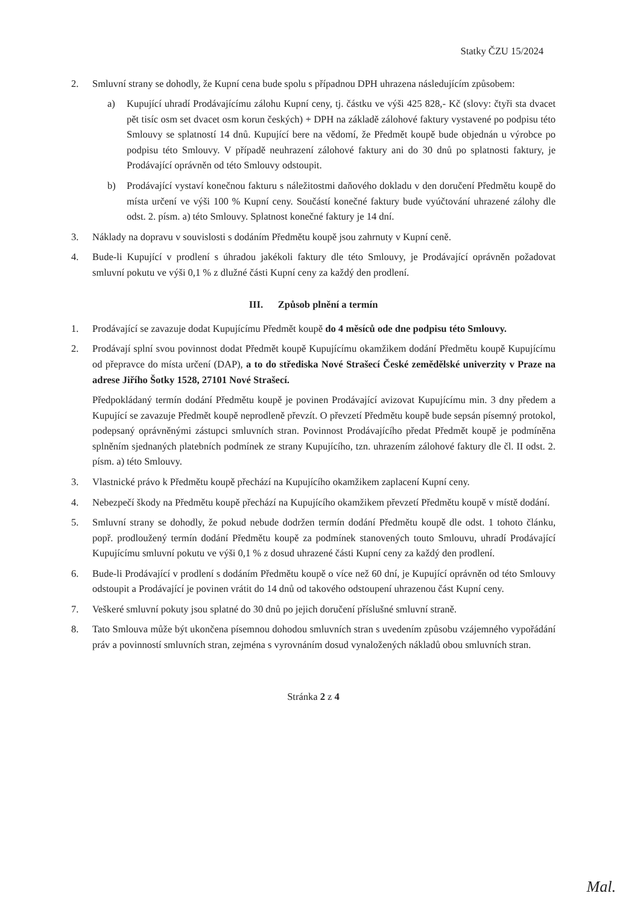Statky ČZU 15/2024
2. Smluvní strany se dohodly, že Kupní cena bude spolu s případnou DPH uhrazena následujícím způsobem:
a) Kupující uhradí Prodávajícímu zálohu Kupní ceny, tj. částku ve výši 425 828,- Kč (slovy: čtyři sta dvacet pět tisíc osm set dvacet osm korun českých) + DPH na základě zálohové faktury vystavené po podpisu této Smlouvy se splatností 14 dnů. Kupující bere na vědomí, že Předmět koupě bude objednán u výrobce po podpisu této Smlouvy. V případě neuhrazení zálohové faktury ani do 30 dnů po splatnosti faktury, je Prodávající oprávněn od této Smlouvy odstoupit.
b) Prodávající vystaví konečnou fakturu s náležitostmi daňového dokladu v den doručení Předmětu koupě do místa určení ve výši 100 % Kupní ceny. Součástí konečné faktury bude vyúčtování uhrazené zálohy dle odst. 2. písm. a) této Smlouvy. Splatnost konečné faktury je 14 dní.
3. Náklady na dopravu v souvislosti s dodáním Předmětu koupě jsou zahrnuty v Kupní ceně.
4. Bude-li Kupující v prodlení s úhradou jakékoli faktury dle této Smlouvy, je Prodávající oprávněn požadovat smluvní pokutu ve výši 0,1 % z dlužné části Kupní ceny za každý den prodlení.
III. Způsob plnění a termín
1. Prodávající se zavazuje dodat Kupujícímu Předmět koupě do 4 měsíců ode dne podpisu této Smlouvy.
2. Prodávají splní svou povinnost dodat Předmět koupě Kupujícímu okamžikem dodání Předmětu koupě Kupujícímu od přepravce do místa určení (DAP), a to do střediska Nové Strašecí České zemědělské univerzity v Praze na adrese Jiřího Šotky 1528, 27101 Nové Strašecí.
Předpokládaný termín dodání Předmětu koupě je povinen Prodávající avizovat Kupujícímu min. 3 dny předem a Kupující se zavazuje Předmět koupě neprodleně převzít. O převzetí Předmětu koupě bude sepsán písemný protokol, podepsaný oprávněnými zástupci smluvních stran. Povinnost Prodávajícího předat Předmět koupě je podmíněna splněním sjednaných platebních podmínek ze strany Kupujícího, tzn. uhrazením zálohové faktury dle čl. II odst. 2. písm. a) této Smlouvy.
3. Vlastnické právo k Předmětu koupě přechází na Kupujícího okamžikem zaplacení Kupní ceny.
4. Nebezpečí škody na Předmětu koupě přechází na Kupujícího okamžikem převzetí Předmětu koupě v místě dodání.
5. Smluvní strany se dohodly, že pokud nebude dodržen termín dodání Předmětu koupě dle odst. 1 tohoto článku, popř. prodloužený termín dodání Předmětu koupě za podmínek stanovených touto Smlouvu, uhradí Prodávající Kupujícímu smluvní pokutu ve výši 0,1 % z dosud uhrazené části Kupní ceny za každý den prodlení.
6. Bude-li Prodávající v prodlení s dodáním Předmětu koupě o více než 60 dní, je Kupující oprávněn od této Smlouvy odstoupit a Prodávající je povinen vrátit do 14 dnů od takového odstoupení uhrazenou část Kupní ceny.
7. Veškeré smluvní pokuty jsou splatné do 30 dnů po jejich doručení příslušné smluvní straně.
8. Tato Smlouva může být ukončena písemnou dohodou smluvních stran s uvedením způsobu vzájemného vypořádání práv a povinností smluvních stran, zejména s vyrovnáním dosud vynaložených nákladů obou smluvních stran.
Stránka 2 z 4
Mal.